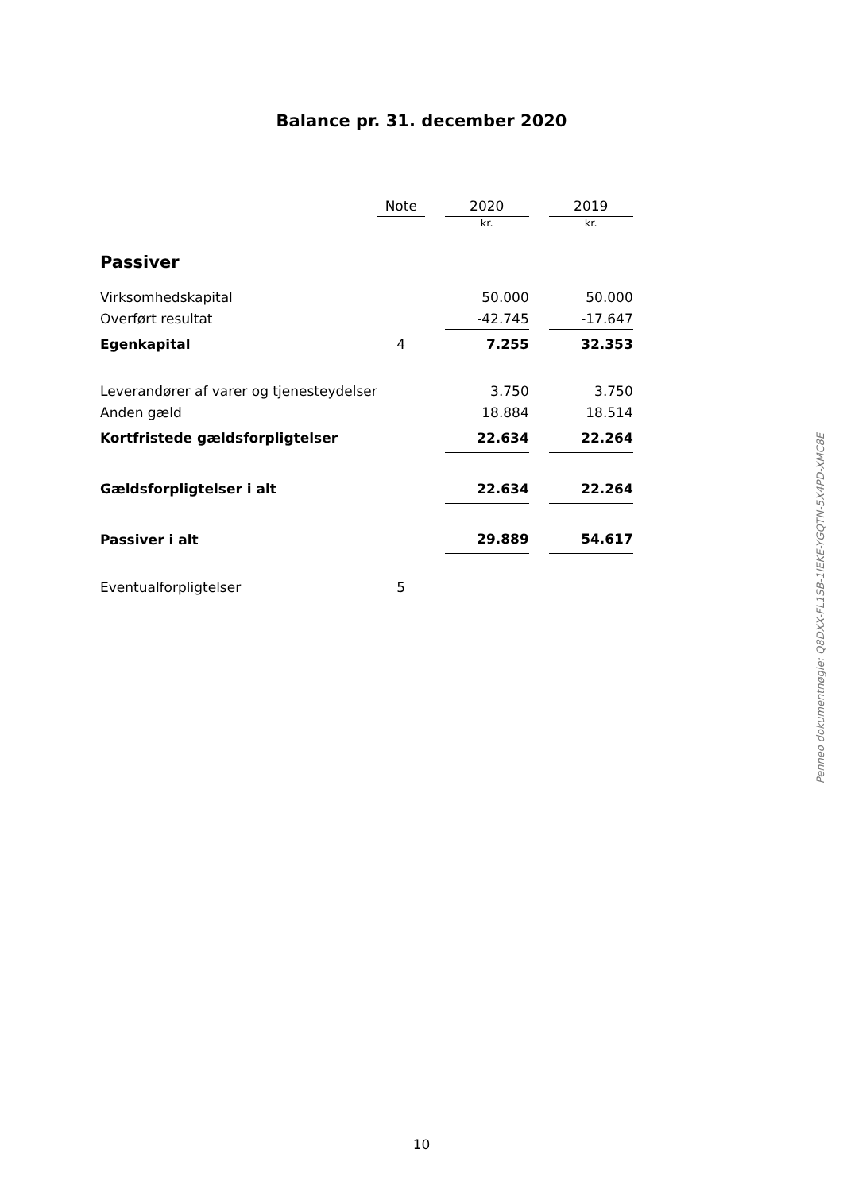Balance pr. 31. december 2020
| | Note | | 2020 | | 2019 |
| --- | --- | --- | --- | --- | --- |
| | | | kr. | | kr. |
| Passiver | | | | | |
| Virksomhedskapital | | | 50.000 | | 50.000 |
| Overført resultat | | | -42.745 | | -17.647 |
| Egenkapital | 4 | | 7.255 | | 32.353 |
| Leverandører af varer og tjenesteydelser | | | 3.750 | | 3.750 |
| Anden gæld | | | 18.884 | | 18.514 |
| Kortfristede gældsforpligtelser | | | 22.634 | | 22.264 |
| Gældsforpligtelser i alt | | | 22.634 | | 22.264 |
| Passiver i alt | | | 29.889 | | 54.617 |
| Eventualforpligtelser | 5 | | | | |
Penneo dokumentnøgle: Q8DXX-FL1SB-1IEKE-YGQTN-5X4PD-XMC8E
10